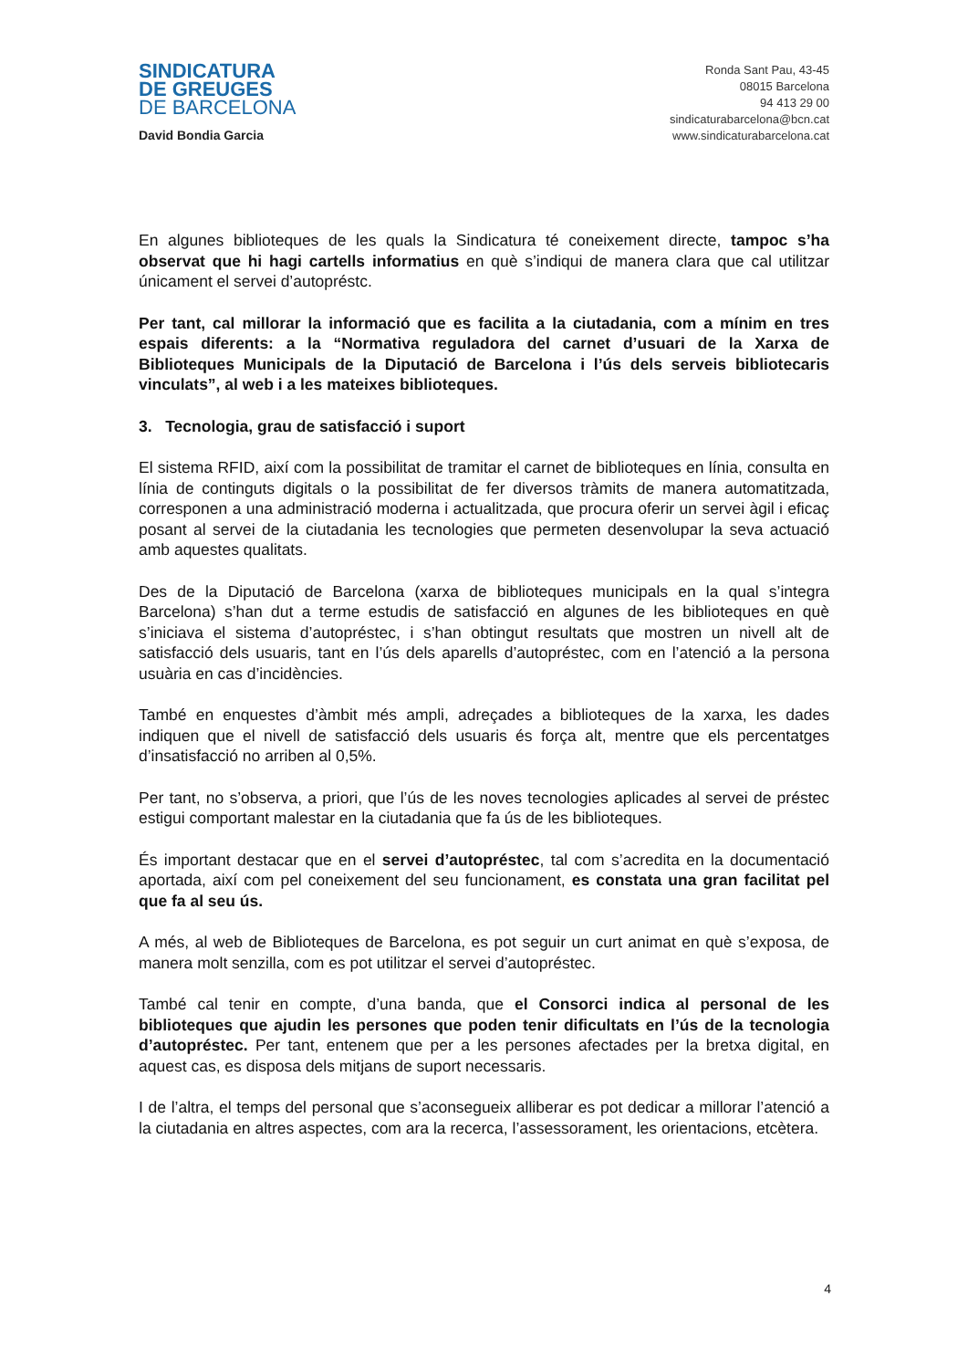SINDICATURA
DE GREUGES
DE BARCELONA
David Bondia Garcia
Ronda Sant Pau, 43-45
08015 Barcelona
94 413 29 00
sindicaturabarcelona@bcn.cat
www.sindicaturabarcelona.cat
En algunes biblioteques de les quals la Sindicatura té coneixement directe, tampoc s’ha observat que hi hagi cartells informatius en què s’indiqui de manera clara que cal utilitzar únicament el servei d’autopréstc.
Per tant, cal millorar la informació que es facilita a la ciutadania, com a mínim en tres espais diferents: a la “Normativa reguladora del carnet d’usuari de la Xarxa de Biblioteques Municipals de la Diputació de Barcelona i l’ús dels serveis bibliotecaris vinculats”, al web i a les mateixes biblioteques.
3. Tecnologia, grau de satisfacció i suport
El sistema RFID, així com la possibilitat de tramitar el carnet de biblioteques en línia, consulta en línia de continguts digitals o la possibilitat de fer diversos tràmits de manera automatitzada, corresponen a una administració moderna i actualitzada, que procura oferir un servei àgil i eficaç posant al servei de la ciutadania les tecnologies que permeten desenvolupar la seva actuació amb aquestes qualitats.
Des de la Diputació de Barcelona (xarxa de biblioteques municipals en la qual s’integra Barcelona) s’han dut a terme estudis de satisfacció en algunes de les biblioteques en què s’iniciava el sistema d’autopréstec, i s’han obtingut resultats que mostren un nivell alt de satisfacció dels usuaris, tant en l’ús dels aparells d’autopréstec, com en l’atenció a la persona usuària en cas d’incidències.
També en enquestes d’àmbit més ampli, adreçades a biblioteques de la xarxa, les dades indiquen que el nivell de satisfacció dels usuaris és força alt, mentre que els percentatges d’insatisfacció no arriben al 0,5%.
Per tant, no s’observa, a priori, que l’ús de les noves tecnologies aplicades al servei de préstec estigui comportant malestar en la ciutadania que fa ús de les biblioteques.
És important destacar que en el servei d’autopréstec, tal com s’acredita en la documentació aportada, així com pel coneixement del seu funcionament, es constata una gran facilitat pel que fa al seu ús.
A més, al web de Biblioteques de Barcelona, es pot seguir un curt animat en què s’exposa, de manera molt senzilla, com es pot utilitzar el servei d’autopréstec.
També cal tenir en compte, d’una banda, que el Consorci indica al personal de les biblioteques que ajudin les persones que poden tenir dificultats en l’ús de la tecnologia d’autopréstec. Per tant, entenem que per a les persones afectades per la bretxa digital, en aquest cas, es disposa dels mitjans de suport necessaris.
I de l’altra, el temps del personal que s’aconsegueix alliberar es pot dedicar a millorar l’atenció a la ciutadania en altres aspectes, com ara la recerca, l’assessorament, les orientacions, etcètera.
4